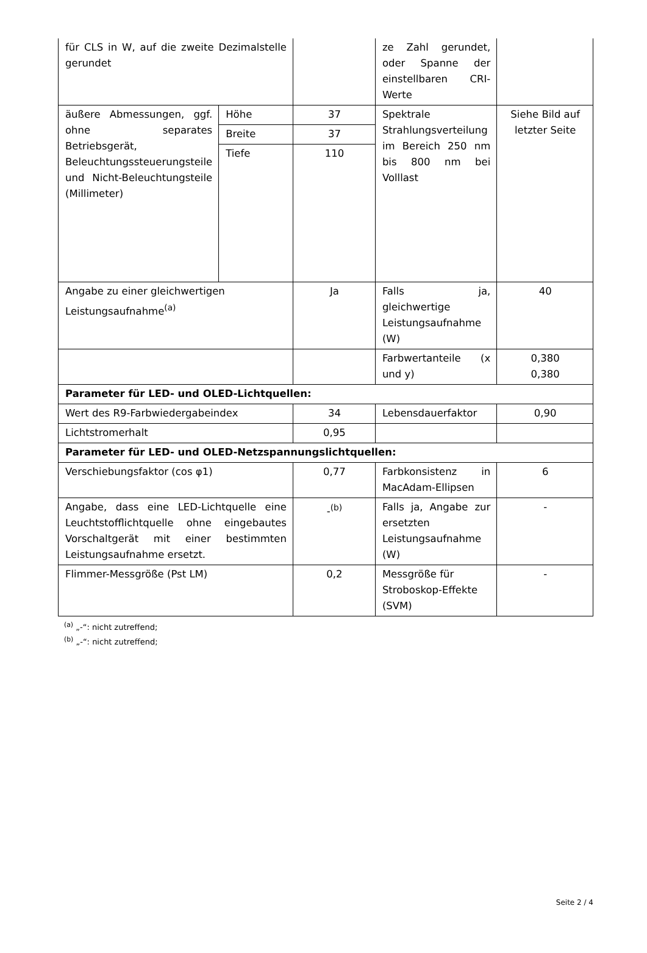| für CLS in W, auf die zweite Dezimalstelle gerundet | | | ze Zahl gerundet, oder Spanne der einstellbaren CRI-Werte | |
| äußere Abmessungen, ggf. ohne separates Betriebsgerät, Beleuchtungssteuerungsteile und Nicht-Beleuchtungsteile (Millimeter) | Höhe | 37 | Spektrale Strahlungsverteilung im Bereich 250 nm bis 800 nm bei Volllast | Siehe Bild auf letzter Seite |
| | Breite | 37 | | |
| | Tiefe | 110 | | |
| Angabe zu einer gleichwertigen Leistungsaufnahme<sup>(a)</sup> | | Ja | Falls ja, gleichwertige Leistungsaufnahme (W) | 40 |
| | | | Farbwertanteile (x und y) | 0,380 0,380 |
| Parameter für LED- und OLED-Lichtquellen: | | | | |
| Wert des R9-Farbwiedergabeindex | | 34 | Lebensdauerfaktor | 0,90 |
| Lichtstromerhalt | | 0,95 | | |
| Parameter für LED- und OLED-Netzspannungslichtquellen: | | | | |
| Verschiebungsfaktor (cos φ1) | | 0,77 | Farbkonsistenz in MacAdam-Ellipsen | 6 |
| Angabe, dass eine LED-Lichtquelle eine Leuchtstofflichtquelle ohne eingebautes Vorschaltgerät mit einer bestimmten Leistungsaufnahme ersetzt. | | -<sup>(b)</sup> | Falls ja, Angabe zur ersetzten Leistungsaufnahme (W) | - |
| Flimmer-Messgröße (Pst LM) | | 0,2 | Messgröße für Stroboskop-Effekte (SVM) | - |
<sup>(a)</sup> „-“: nicht zutreffend;
<sup>(b)</sup> „-“: nicht zutreffend;
Seite 2 / 4